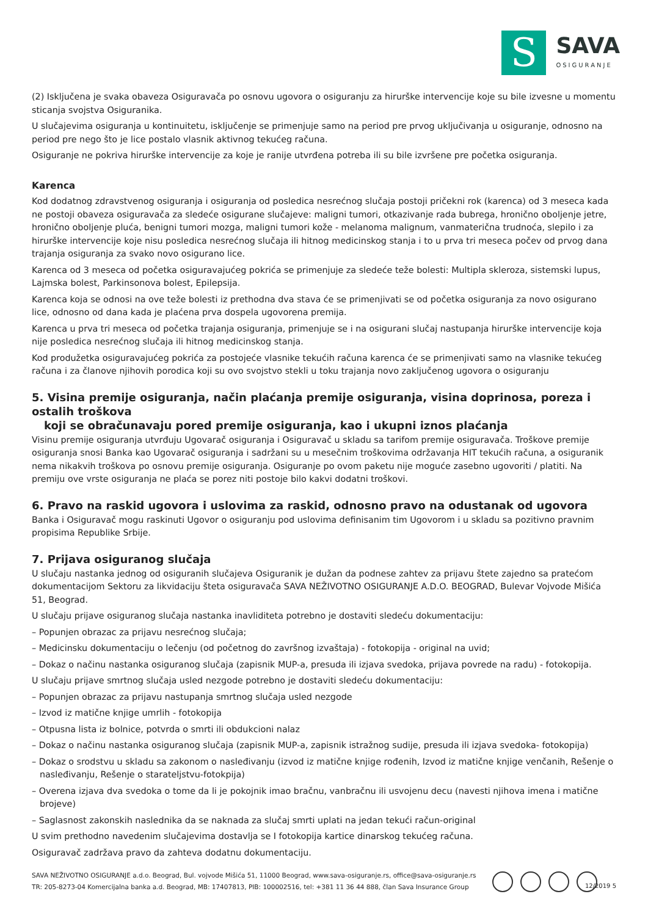S
SAVA
OSIGURANJE
(2) Isključena je svaka obaveza Osiguravača po osnovu ugovora o osiguranju za hirurške intervencije koje su bile izvesne u momentu sticanja svojstva Osiguranika.
U slučajevima osiguranja u kontinuitetu, isključenje se primenjuje samo na period pre prvog uključivanja u osiguranje, odnosno na period pre nego što je lice postalo vlasnik aktivnog tekućeg računa.
Osiguranje ne pokriva hirurške intervencije za koje je ranije utvrđena potreba ili su bile izvršene pre početka osiguranja.
Karenca
Kod dodatnog zdravstvenog osiguranja i osiguranja od posledica nesrećnog slučaja postoji pričekni rok (karenca) od 3 meseca kada ne postoji obaveza osiguravača za sledeće osigurane slučajeve: maligni tumori, otkazivanje rada bubrega, hronično oboljenje jetre, hronično oboljenje pluća, benigni tumori mozga, maligni tumori kože - melanoma malignum, vanmaterična trudnoća, slepilo i za hirurške intervencije koje nisu posledica nesrećnog slučaja ili hitnog medicinskog stanja i to u prva tri meseca počev od prvog dana trajanja osiguranja za svako novo osigurano lice.
Karenca od 3 meseca od početka osiguravajućeg pokrića se primenjuje za sledeće teže bolesti: Multipla skleroza, sistemski lupus, Lajmska bolest, Parkinsonova bolest, Epilepsija.
Karenca koja se odnosi na ove teže bolesti iz prethodna dva stava će se primenjivati se od početka osiguranja za novo osigurano lice, odnosno od dana kada je plaćena prva dospela ugovorena premija.
Karenca u prva tri meseca od početka trajanja osiguranja, primenjuje se i na osigurani slučaj nastupanja hirurške intervencije koja nije posledica nesrećnog slučaja ili hitnog medicinskog stanja.
Kod produžetka osiguravajućeg pokrića za postojeće vlasnike tekućih računa karenca će se primenjivati samo na vlasnike tekućeg računa i za članove njihovih porodica koji su ovo svojstvo stekli u toku trajanja novo zaključenog ugovora o osiguranju
5. Visina premije osiguranja, način plaćanja premije osiguranja, visina doprinosa, poreza i ostalih troškova
koji se obračunavaju pored premije osiguranja, kao i ukupni iznos plaćanja
Visinu premije osiguranja utvrđuju Ugovarač osiguranja i Osiguravač u skladu sa tarifom premije osiguravača. Troškove premije osiguranja snosi Banka kao Ugovarač osiguranja i sadržani su u mesečnim troškovima održavanja HIT tekućih računa, a osiguranik nema nikakvih troškova po osnovu premije osiguranja. Osiguranje po ovom paketu nije moguće zasebno ugovoriti / platiti. Na premiju ove vrste osiguranja ne plaća se porez niti postoje bilo kakvi dodatni troškovi.
6. Pravo na raskid ugovora i uslovima za raskid, odnosno pravo na odustanak od ugovora
Banka i Osiguravač mogu raskinuti Ugovor o osiguranju pod uslovima definisanim tim Ugovorom i u skladu sa pozitivno pravnim propisima Republike Srbije.
7. Prijava osiguranog slučaja
U slučaju nastanka jednog od osiguranih slučajeva Osiguranik je dužan da podnese zahtev za prijavu štete zajedno sa pratećom dokumentacijom Sektoru za likvidaciju šteta osiguravača SAVA NEŽIVOTNO OSIGURANJE A.D.O. BEOGRAD, Bulevar Vojvode Mišića 51, Beograd.
U slučaju prijave osiguranog slučaja nastanka inavliditeta potrebno je dostaviti sledeću dokumentaciju:
– Popunjen obrazac za prijavu nesrećnog slučaja;
– Medicinsku dokumentaciju o lečenju (od početnog do završnog izvaštaja) - fotokopija - original na uvid;
– Dokaz o načinu nastanka osiguranog slučaja (zapisnik MUP-a, presuda ili izjava svedoka, prijava povrede na radu) - fotokopija.
U slučaju prijave smrtnog slučaja usled nezgode potrebno je dostaviti sledeću dokumentaciju:
– Popunjen obrazac za prijavu nastupanja smrtnog slučaja usled nezgode
– Izvod iz matične knjige umrlih - fotokopija
– Otpusna lista iz bolnice, potvrda o smrti ili obdukcioni nalaz
– Dokaz o načinu nastanka osiguranog slučaja (zapisnik MUP-a, zapisnik istražnog sudije, presuda ili izjava svedoka- fotokopija)
– Dokaz o srodstvu u skladu sa zakonom o nasleđivanju (izvod iz matične knjige rođenih, Izvod iz matične knjige venčanih, Rešenje o nasleđivanju, Rešenje o starateljstvu-fotokpija)
– Overena izjava dva svedoka o tome da li je pokojnik imao bračnu, vanbračnu ili usvojenu decu (navesti njihova imena i matične brojeve)
– Saglasnost zakonskih naslednika da se naknada za slučaj smrti uplati na jedan tekući račun-original
U svim prethodno navedenim slučajevima dostavlja se I fotokopija kartice dinarskog tekućeg računa.
Osiguravač zadržava pravo da zahteva dodatnu dokumentaciju.
SAVA NEŽIVOTNO OSIGURANJE a.d.o. Beograd, Bul. vojvode Mišića 51, 11000 Beograd, www.sava-osiguranje.rs, office@sava-osiguranje.rs
TR: 205-8273-04 Komercijalna banka a.d. Beograd, MB: 17407813, PIB: 100002516, tel: +381 11 36 44 888, član Sava Insurance Group
12/2019 5